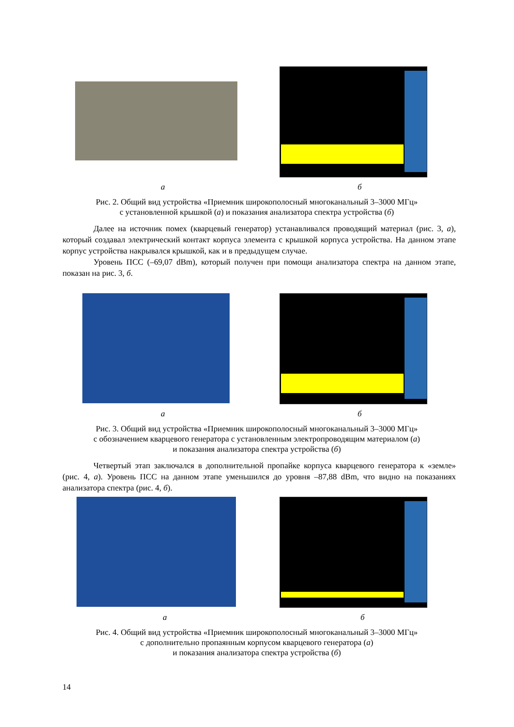а б
Рис. 2. Общий вид устройства «Приемник широкополосный многоканальный 3–3000 МГц»
с установленной крышкой (а) и показания анализатора спектра устройства (б)
Далее на источник помех (кварцевый генератор) устанавливался проводящий материал (рис. 3, а), который создавал электрический контакт корпуса элемента с крышкой корпуса устройства. На данном этапе корпус устройства накрывался крышкой, как и в предыдущем случае.
Уровень ПСС (–69,07 dBm), который получен при помощи анализатора спектра на данном этапе, показан на рис. 3, б.
а б
Рис. 3. Общий вид устройства «Приемник широкополосный многоканальный 3–3000 МГц»
с обозначением кварцевого генератора с установленным электропроводящим материалом (а)
и показания анализатора спектра устройства (б)
Четвертый этап заключался в дополнительной пропайке корпуса кварцевого генератора к «земле» (рис. 4, а). Уровень ПСС на данном этапе уменьшился до уровня –87,88 dBm, что видно на показаниях анализатора спектра (рис. 4, б).
а б
Рис. 4. Общий вид устройства «Приемник широкополосный многоканальный 3–3000 МГц»
с дополнительно пропаянным корпусом кварцевого генератора (а)
и показания анализатора спектра устройства (б)
14